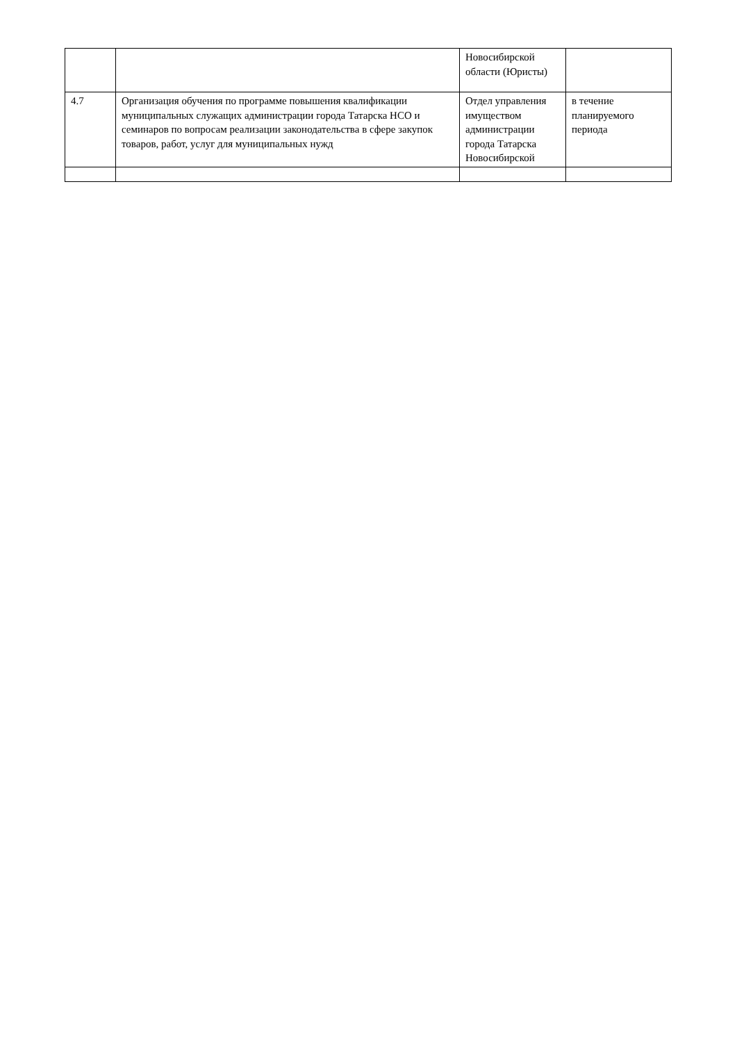| | | Новосибирской области (Юристы) | |
| 4.7 | Организация обучения по программе повышения квалификации муниципальных служащих администрации города Татарска НСО и семинаров по вопросам реализации законодательства в сфере закупок товаров, работ, услуг для муниципальных нужд | Отдел управления имуществом администрации города Татарска Новосибирской | в течение планируемого периода |